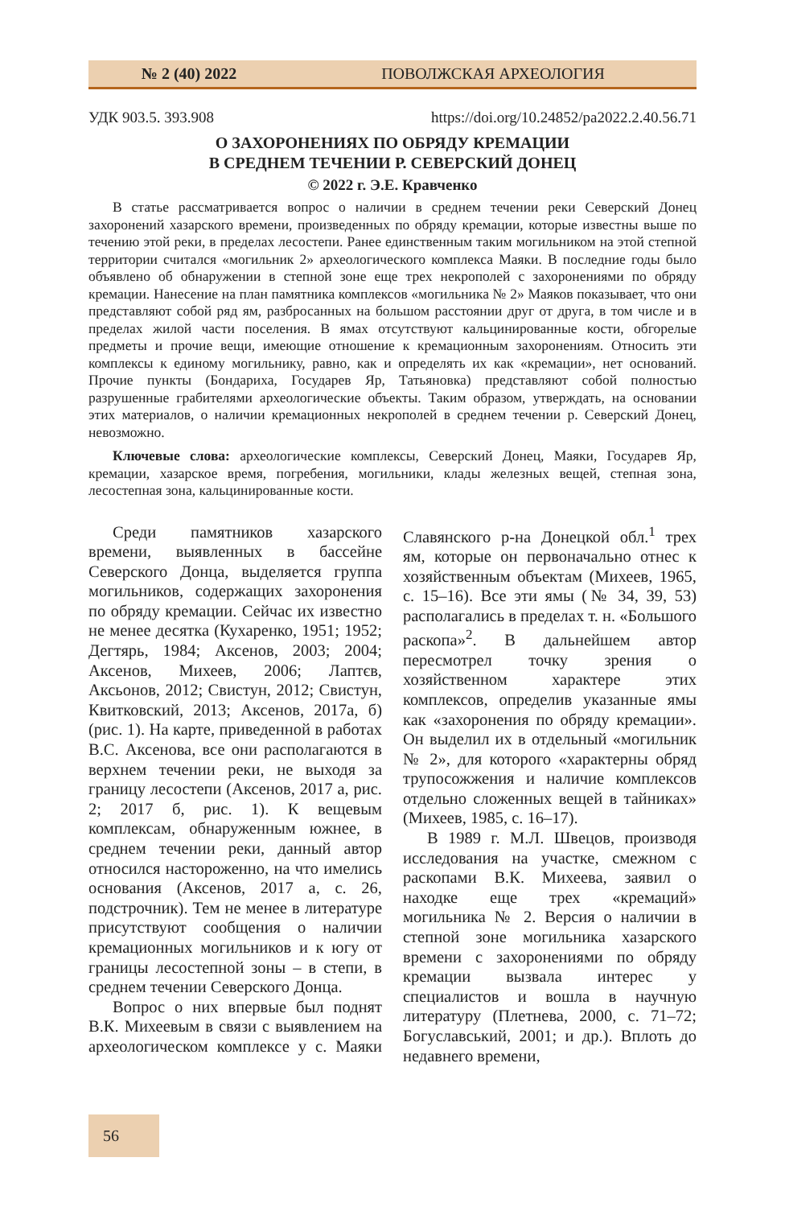№ 2 (40) 2022 ПОВОЛЖСКАЯ АРХЕОЛОГИЯ
УДК 903.5. 393.908 https://doi.org/10.24852/pa2022.2.40.56.71
О ЗАХОРОНЕНИЯХ ПО ОБРЯДУ КРЕМАЦИИ
В СРЕДНЕМ ТЕЧЕНИИ Р. СЕВЕРСКИЙ ДОНЕЦ
© 2022 г. Э.Е. Кравченко
В статье рассматривается вопрос о наличии в среднем течении реки Северский Донец захоронений хазарского времени, произведенных по обряду кремации, которые известны выше по течению этой реки, в пределах лесостепи. Ранее единственным таким могильником на этой степной территории считался «могильник 2» археологического комплекса Маяки. В последние годы было объявлено об обнаружении в степной зоне еще трех некрополей с захоронениями по обряду кремации. Нанесение на план памятника комплексов «могильника № 2» Маяков показывает, что они представляют собой ряд ям, разбросанных на большом расстоянии друг от друга, в том числе и в пределах жилой части поселения. В ямах отсутствуют кальцинированные кости, обгорелые предметы и прочие вещи, имеющие отношение к кремационным захоронениям. Относить эти комплексы к единому могильнику, равно, как и определять их как «кремации», нет оснований. Прочие пункты (Бондариха, Государев Яр, Татьяновка) представляют собой полностью разрушенные грабителями археологические объекты. Таким образом, утверждать, на основании этих материалов, о наличии кремационных некрополей в среднем течении р. Северский Донец, невозможно.
Ключевые слова: археологические комплексы, Северский Донец, Маяки, Государев Яр, кремации, хазарское время, погребения, могильники, клады железных вещей, степная зона, лесостепная зона, кальцинированные кости.
Среди памятников хазарского времени, выявленных в бассейне Северского Донца, выделяется группа могильников, содержащих захоронения по обряду кремации. Сейчас их известно не менее десятка (Кухаренко, 1951; 1952; Дегтярь, 1984; Аксенов, 2003; 2004; Аксенов, Михеев, 2006; Лаптєв, Аксьонов, 2012; Свистун, 2012; Свистун, Квитковский, 2013; Аксенов, 2017а, б) (рис. 1). На карте, приведенной в работах В.С. Аксенова, все они располагаются в верхнем течении реки, не выходя за границу лесостепи (Аксенов, 2017 а, рис. 2; 2017 б, рис. 1). К вещевым комплексам, обнаруженным южнее, в среднем течении реки, данный автор относился настороженно, на что имелись основания (Аксенов, 2017 а, с. 26, подстрочник). Тем не менее в литературе присутствуют сообщения о наличии кремационных могильников и к югу от границы лесостепной зоны – в степи, в среднем течении Северского Донца.
Вопрос о них впервые был поднят В.К. Михеевым в связи с выявлением на археологическом комплексе у с. Маяки Славянского р-на Донецкой обл.<sup>1</sup> трех ям, которые он первоначально отнес к хозяйственным объектам (Михеев, 1965, с. 15–16). Все эти ямы (№ 34, 39, 53) располагались в пределах т. н. «Большого раскопа»<sup>2</sup>. В дальнейшем автор пересмотрел точку зрения о хозяйственном характере этих комплексов, определив указанные ямы как «захоронения по обряду кремации». Он выделил их в отдельный «могильник № 2», для которого «характерны обряд трупосожжения и наличие комплексов отдельно сложенных вещей в тайниках» (Михеев, 1985, с. 16–17).
В 1989 г. М.Л. Швецов, производя исследования на участке, смежном с раскопами В.К. Михеева, заявил о находке еще трех «кремаций» могильника № 2. Версия о наличии в степной зоне могильника хазарского времени с захоронениями по обряду кремации вызвала интерес у специалистов и вошла в научную литературу (Плетнева, 2000, с. 71–72; Богуславський, 2001; и др.). Вплоть до недавнего времени,
56